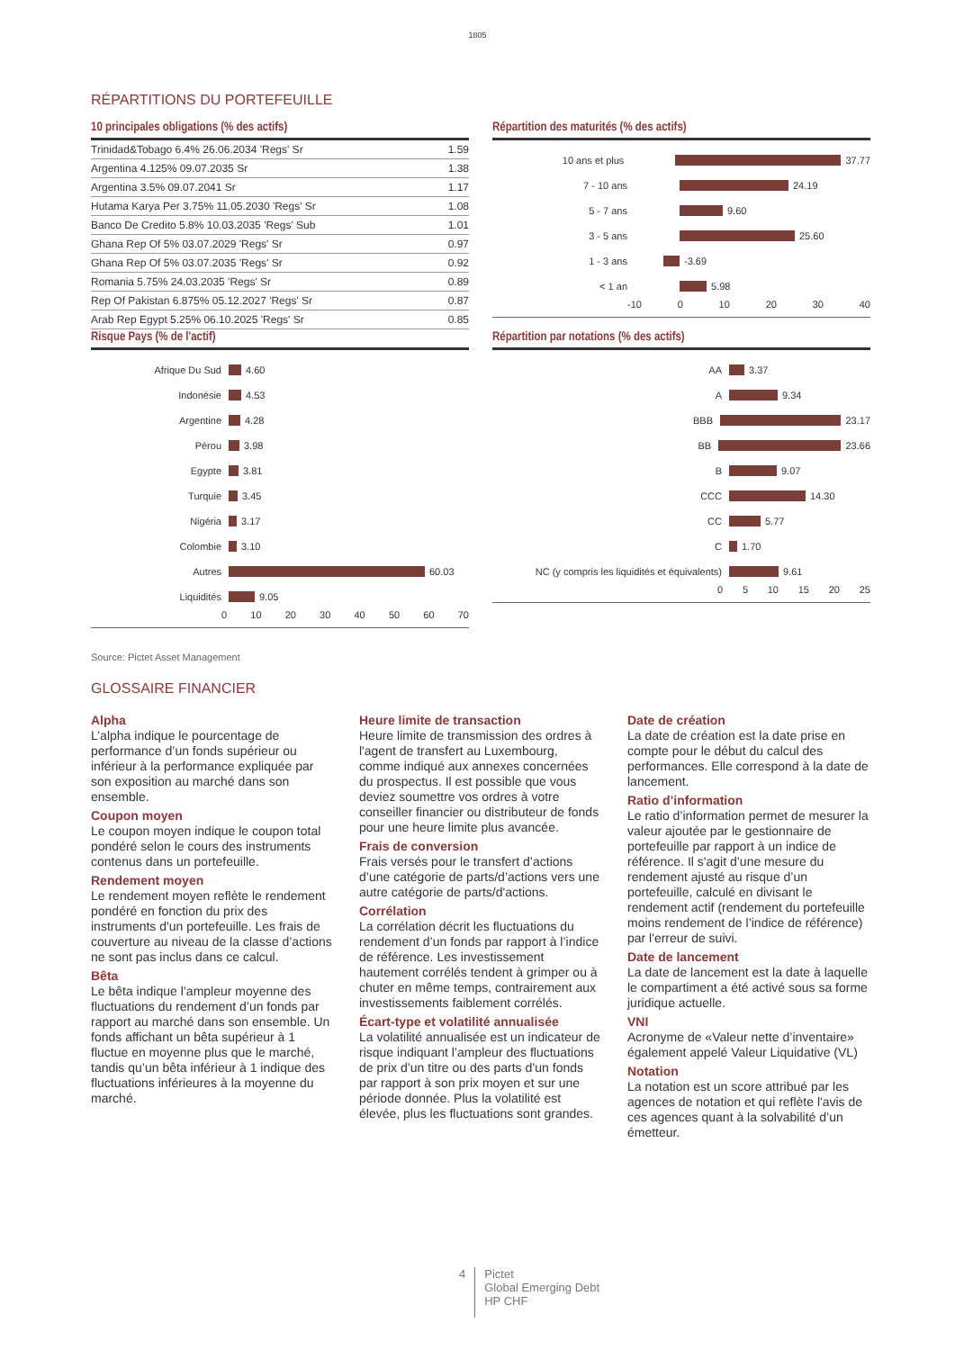1805
RÉPARTITIONS DU PORTEFEUILLE
10 principales obligations (% des actifs)
| Trinidad&Tobago 6.4% 26.06.2034 'Regs' Sr | 1.59 |
| Argentina 4.125% 09.07.2035 Sr | 1.38 |
| Argentina 3.5% 09.07.2041 Sr | 1.17 |
| Hutama Karya Per 3.75% 11.05.2030 'Regs' Sr | 1.08 |
| Banco De Credito 5.8% 10.03.2035 'Regs' Sub | 1.01 |
| Ghana Rep Of 5% 03.07.2029 'Regs' Sr | 0.97 |
| Ghana Rep Of 5% 03.07.2035 'Regs' Sr | 0.92 |
| Romania 5.75% 24.03.2035 'Regs' Sr | 0.89 |
| Rep Of Pakistan 6.875% 05.12.2027 'Regs' Sr | 0.87 |
| Arab Rep Egypt 5.25% 06.10.2025 'Regs' Sr | 0.85 |
Répartition des maturités (% des actifs)
10 ans et plus 37.77
7 - 10 ans 24.19
5 - 7 ans 9.60
3 - 5 ans 25.60
1 - 3 ans -3.69
< 1 an 5.98
-10 0 10 20 30 40
Risque Pays (% de l'actif)
Afrique Du Sud 4.60
Indonésie 4.53
Argentine 4.28
Pérou 3.98
Egypte 3.81
Turquie 3.45
Nigéria 3.17
Colombie 3.10
Autres 60.03
Liquidités 9.05
0 10 20 30 40 50 60 70
Répartition par notations (% des actifs)
AA 3.37
A 9.34
BBB 23.17
BB 23.66
B 9.07
CCC 14.30
CC 5.77
C 1.70
NC (y compris les liquidités et équivalents) 9.61
0 5 10 15 20 25
Source: Pictet Asset Management
GLOSSAIRE FINANCIER
Alpha
L’alpha indique le pourcentage de performance d’un fonds supérieur ou inférieur à la performance expliquée par son exposition au marché dans son ensemble.
Coupon moyen
Le coupon moyen indique le coupon total pondéré selon le cours des instruments contenus dans un portefeuille.
Rendement moyen
Le rendement moyen reflète le rendement pondéré en fonction du prix des instruments d'un portefeuille. Les frais de couverture au niveau de la classe d’actions ne sont pas inclus dans ce calcul.
Bêta
Le bêta indique l’ampleur moyenne des fluctuations du rendement d’un fonds par rapport au marché dans son ensemble. Un fonds affichant un bêta supérieur à 1 fluctue en moyenne plus que le marché, tandis qu’un bêta inférieur à 1 indique des fluctuations inférieures à la moyenne du marché.
Heure limite de transaction
Heure limite de transmission des ordres à l'agent de transfert au Luxembourg, comme indiqué aux annexes concernées du prospectus. Il est possible que vous deviez soumettre vos ordres à votre conseiller financier ou distributeur de fonds pour une heure limite plus avancée.
Frais de conversion
Frais versés pour le transfert d’actions d’une catégorie de parts/d’actions vers une autre catégorie de parts/d'actions.
Corrélation
La corrélation décrit les fluctuations du rendement d’un fonds par rapport à l’indice de référence. Les investissement hautement corrélés tendent à grimper ou à chuter en même temps, contrairement aux investissements faiblement corrélés.
Écart-type et volatilité annualisée
La volatilité annualisée est un indicateur de risque indiquant l’ampleur des fluctuations de prix d’un titre ou des parts d’un fonds par rapport à son prix moyen et sur une période donnée. Plus la volatilité est élevée, plus les fluctuations sont grandes.
Date de création
La date de création est la date prise en compte pour le début du calcul des performances. Elle correspond à la date de lancement.
Ratio d’information
Le ratio d’information permet de mesurer la valeur ajoutée par le gestionnaire de portefeuille par rapport à un indice de référence. Il s'agit d’une mesure du rendement ajusté au risque d’un portefeuille, calculé en divisant le rendement actif (rendement du portefeuille moins rendement de l’indice de référence) par l'erreur de suivi.
Date de lancement
La date de lancement est la date à laquelle le compartiment a été activé sous sa forme juridique actuelle.
VNI
Acronyme de «Valeur nette d’inventaire» également appelé Valeur Liquidative (VL)
Notation
La notation est un score attribué par les agences de notation et qui reflète l'avis de ces agences quant à la solvabilité d’un émetteur.
4 Pictet
Global Emerging Debt
HP CHF